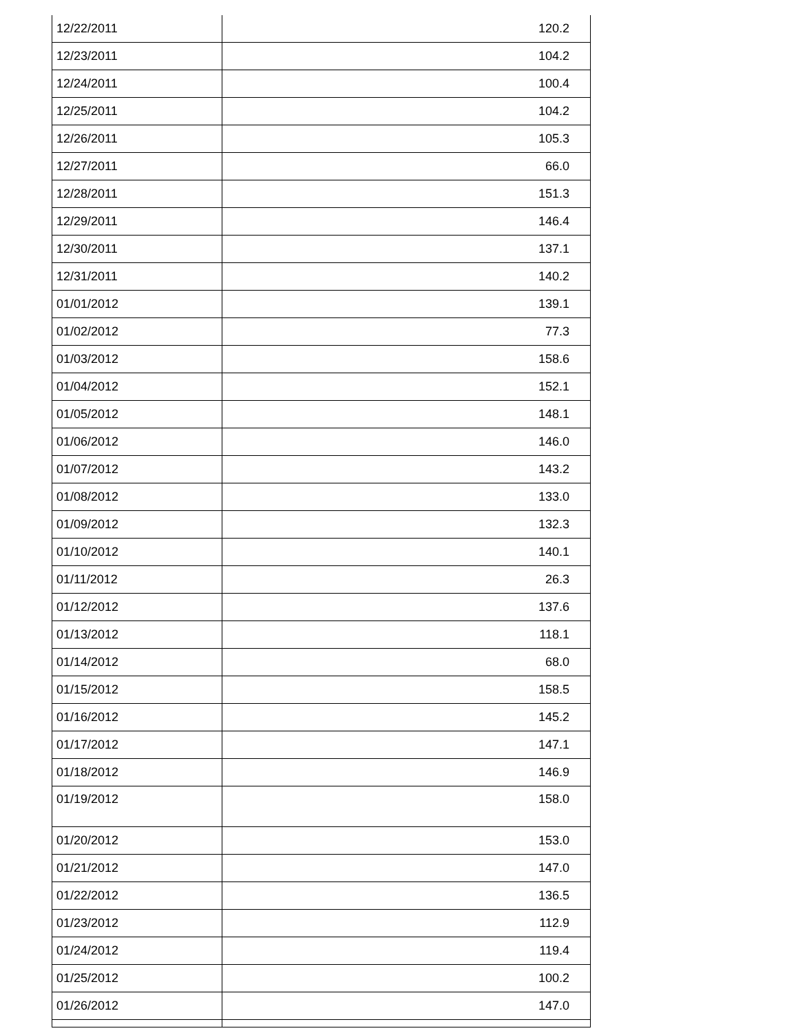| 12/22/2011 | 120.2 |
| 12/23/2011 | 104.2 |
| 12/24/2011 | 100.4 |
| 12/25/2011 | 104.2 |
| 12/26/2011 | 105.3 |
| 12/27/2011 | 66.0 |
| 12/28/2011 | 151.3 |
| 12/29/2011 | 146.4 |
| 12/30/2011 | 137.1 |
| 12/31/2011 | 140.2 |
| 01/01/2012 | 139.1 |
| 01/02/2012 | 77.3 |
| 01/03/2012 | 158.6 |
| 01/04/2012 | 152.1 |
| 01/05/2012 | 148.1 |
| 01/06/2012 | 146.0 |
| 01/07/2012 | 143.2 |
| 01/08/2012 | 133.0 |
| 01/09/2012 | 132.3 |
| 01/10/2012 | 140.1 |
| 01/11/2012 | 26.3 |
| 01/12/2012 | 137.6 |
| 01/13/2012 | 118.1 |
| 01/14/2012 | 68.0 |
| 01/15/2012 | 158.5 |
| 01/16/2012 | 145.2 |
| 01/17/2012 | 147.1 |
| 01/18/2012 | 146.9 |
| 01/19/2012 | 158.0 |
| 01/20/2012 | 153.0 |
| 01/21/2012 | 147.0 |
| 01/22/2012 | 136.5 |
| 01/23/2012 | 112.9 |
| 01/24/2012 | 119.4 |
| 01/25/2012 | 100.2 |
| 01/26/2012 | 147.0 |